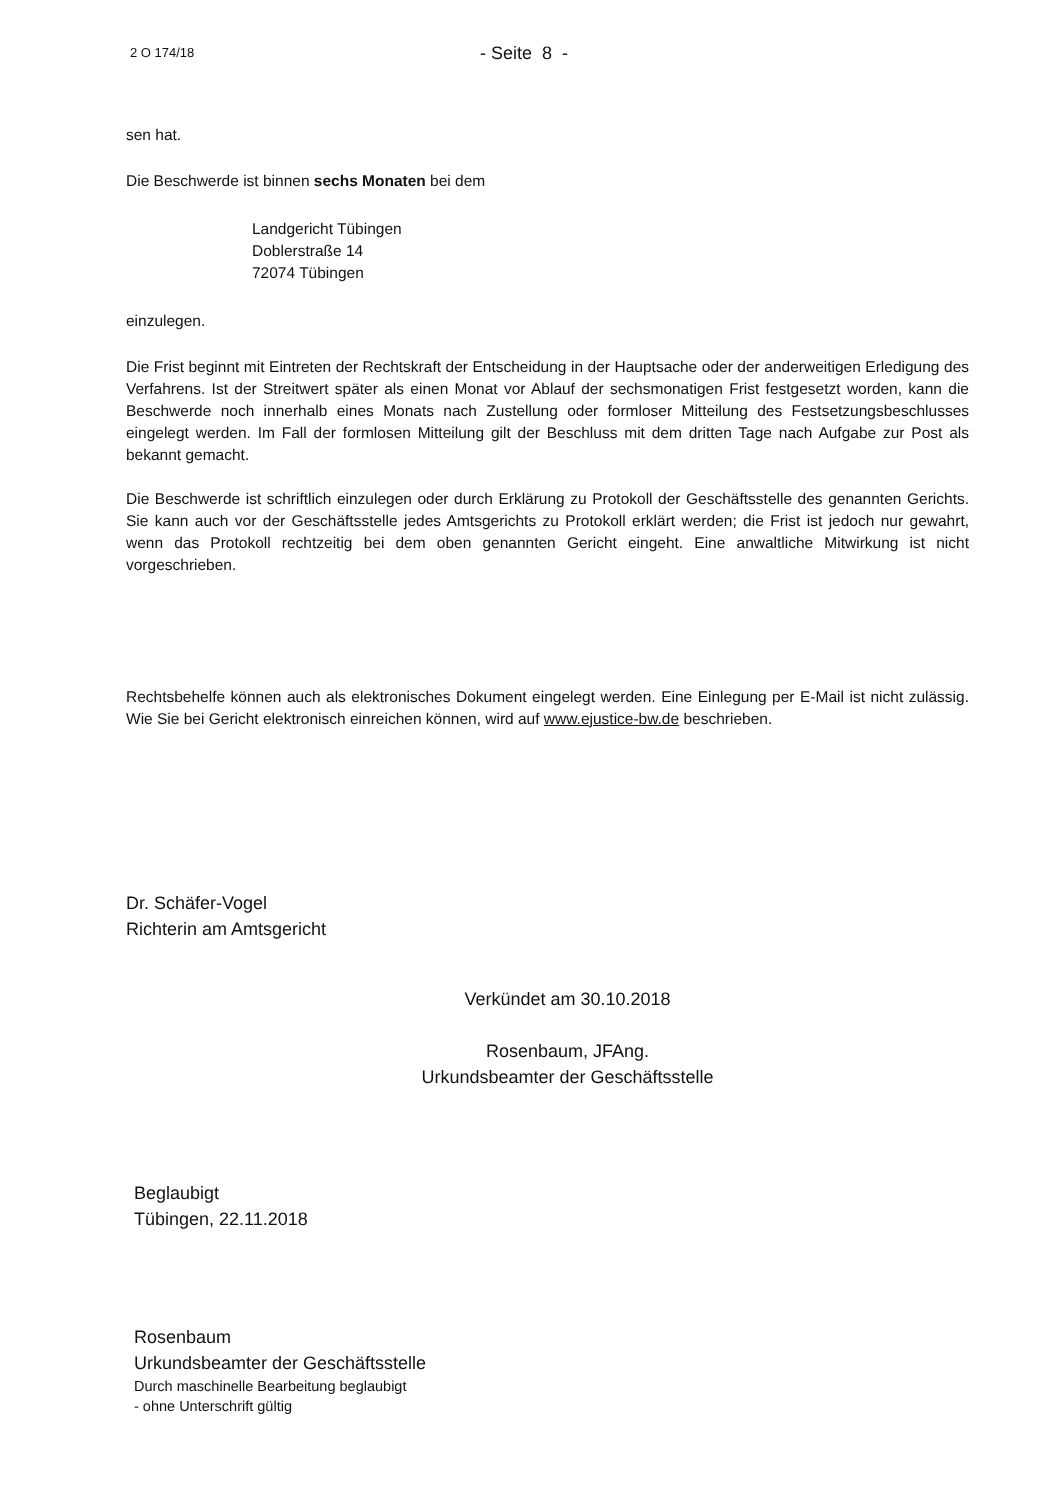2 O 174/18
- Seite 8 -
sen hat.
Die Beschwerde ist binnen sechs Monaten bei dem
Landgericht Tübingen
Doblerstraße 14
72074 Tübingen
einzulegen.
Die Frist beginnt mit Eintreten der Rechtskraft der Entscheidung in der Hauptsache oder der anderweitigen Erledigung des Verfahrens. Ist der Streitwert später als einen Monat vor Ablauf der sechsmonatigen Frist festgesetzt worden, kann die Beschwerde noch innerhalb eines Monats nach Zustellung oder formloser Mitteilung des Festsetzungsbeschlusses eingelegt werden. Im Fall der formlosen Mitteilung gilt der Beschluss mit dem dritten Tage nach Aufgabe zur Post als bekannt gemacht.
Die Beschwerde ist schriftlich einzulegen oder durch Erklärung zu Protokoll der Geschäftsstelle des genannten Gerichts. Sie kann auch vor der Geschäftsstelle jedes Amtsgerichts zu Protokoll erklärt werden; die Frist ist jedoch nur gewahrt, wenn das Protokoll rechtzeitig bei dem oben genannten Gericht eingeht. Eine anwaltliche Mitwirkung ist nicht vorgeschrieben.
Rechtsbehelfe können auch als elektronisches Dokument eingelegt werden. Eine Einlegung per E-Mail ist nicht zulässig. Wie Sie bei Gericht elektronisch einreichen können, wird auf www.ejustice-bw.de beschrieben.
Dr. Schäfer-Vogel
Richterin am Amtsgericht
Verkündet am 30.10.2018
Rosenbaum, JFAng.
Urkundsbeamter der Geschäftsstelle
Beglaubigt
Tübingen, 22.11.2018
Rosenbaum
Urkundsbeamter der Geschäftsstelle
Durch maschinelle Bearbeitung beglaubigt
- ohne Unterschrift gültig